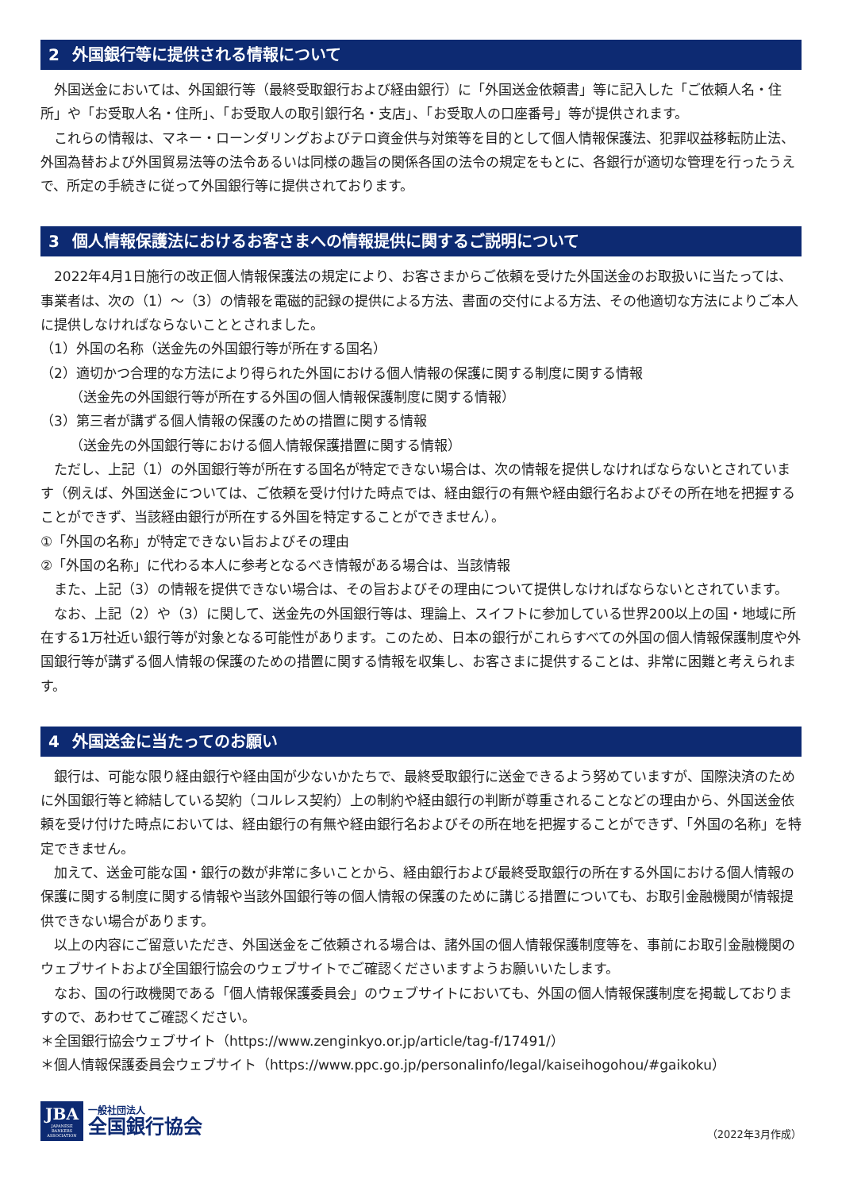2 外国銀行等に提供される情報について
外国送金においては、外国銀行等（最終受取銀行および経由銀行）に「外国送金依頼書」等に記入した「ご依頼人名・住所」や「お受取人名・住所」、「お受取人の取引銀行名・支店」、「お受取人の口座番号」等が提供されます。
これらの情報は、マネー・ローンダリングおよびテロ資金供与対策等を目的として個人情報保護法、犯罪収益移転防止法、外国為替および外国貿易法等の法令あるいは同様の趣旨の関係各国の法令の規定をもとに、各銀行が適切な管理を行ったうえで、所定の手続きに従って外国銀行等に提供されております。
3 個人情報保護法におけるお客さまへの情報提供に関するご説明について
2022年4月1日施行の改正個人情報保護法の規定により、お客さまからご依頼を受けた外国送金のお取扱いに当たっては、事業者は、次の（1）～（3）の情報を電磁的記録の提供による方法、書面の交付による方法、その他適切な方法によりご本人に提供しなければならないこととされました。
（1）外国の名称（送金先の外国銀行等が所在する国名）
（2）適切かつ合理的な方法により得られた外国における個人情報の保護に関する制度に関する情報
（送金先の外国銀行等が所在する外国の個人情報保護制度に関する情報）
（3）第三者が講ずる個人情報の保護のための措置に関する情報
（送金先の外国銀行等における個人情報保護措置に関する情報）
ただし、上記（1）の外国銀行等が所在する国名が特定できない場合は、次の情報を提供しなければならないとされています（例えば、外国送金については、ご依頼を受け付けた時点では、経由銀行の有無や経由銀行名およびその所在地を把握することができず、当該経由銀行が所在する外国を特定することができません）。
①「外国の名称」が特定できない旨およびその理由
②「外国の名称」に代わる本人に参考となるべき情報がある場合は、当該情報
また、上記（3）の情報を提供できない場合は、その旨およびその理由について提供しなければならないとされています。
なお、上記（2）や（3）に関して、送金先の外国銀行等は、理論上、スイフトに参加している世界200以上の国・地域に所在する1万社近い銀行等が対象となる可能性があります。このため、日本の銀行がこれらすべての外国の個人情報保護制度や外国銀行等が講ずる個人情報の保護のための措置に関する情報を収集し、お客さまに提供することは、非常に困難と考えられます。
4 外国送金に当たってのお願い
銀行は、可能な限り経由銀行や経由国が少ないかたちで、最終受取銀行に送金できるよう努めていますが、国際決済のために外国銀行等と締結している契約（コルレス契約）上の制約や経由銀行の判断が尊重されることなどの理由から、外国送金依頼を受け付けた時点においては、経由銀行の有無や経由銀行名およびその所在地を把握することができず、「外国の名称」を特定できません。
加えて、送金可能な国・銀行の数が非常に多いことから、経由銀行および最終受取銀行の所在する外国における個人情報の保護に関する制度に関する情報や当該外国銀行等の個人情報の保護のために講じる措置についても、お取引金融機関が情報提供できない場合があります。
以上の内容にご留意いただき、外国送金をご依頼される場合は、諸外国の個人情報保護制度等を、事前にお取引金融機関のウェブサイトおよび全国銀行協会のウェブサイトでご確認くださいますようお願いいたします。
なお、国の行政機関である「個人情報保護委員会」のウェブサイトにおいても、外国の個人情報保護制度を掲載しておりますので、あわせてご確認ください。
＊全国銀行協会ウェブサイト（https://www.zenginkyo.or.jp/article/tag-f/17491/）
＊個人情報保護委員会ウェブサイト（https://www.ppc.go.jp/personalinfo/legal/kaiseihogohou/#gaikoku）
JBA
JAPANESE BANKERS ASSOCIATION
一般社団法人
全国銀行協会
（2022年3月作成）